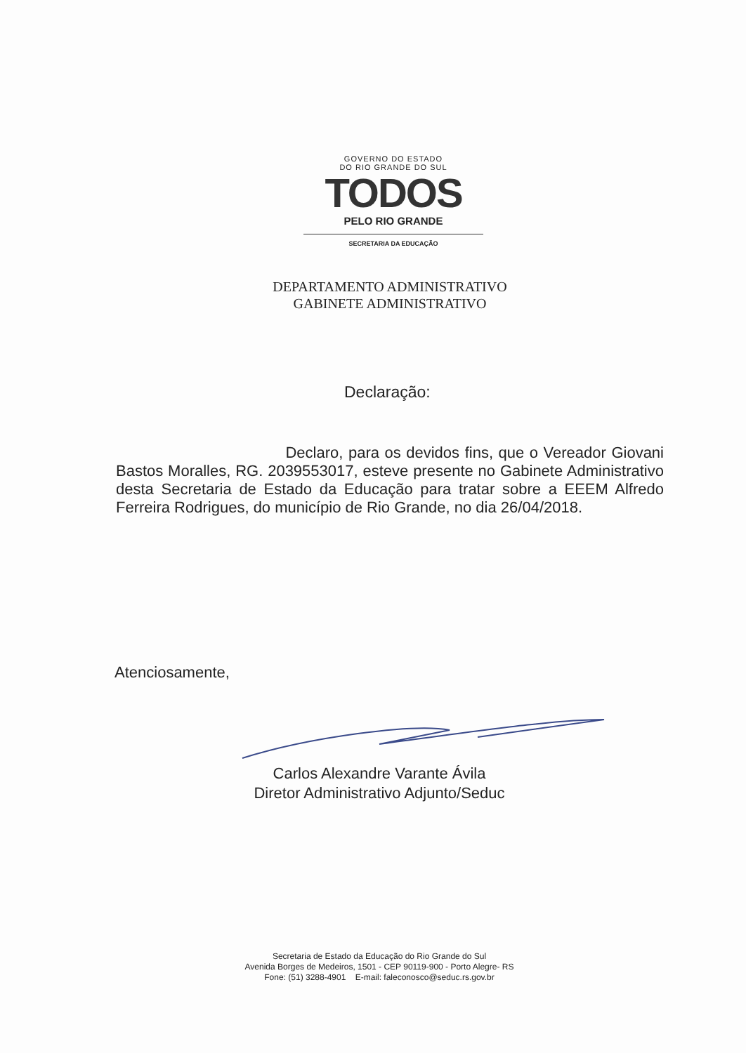GOVERNO DO ESTADO
DO RIO GRANDE DO SUL
TODOS
PELO RIO GRANDE
SECRETARIA DA EDUCAÇÃO
DEPARTAMENTO ADMINISTRATIVO
GABINETE ADMINISTRATIVO
Declaração:
Declaro, para os devidos fins, que o Vereador Giovani Bastos Moralles, RG. 2039553017, esteve presente no Gabinete Administrativo desta Secretaria de Estado da Educação para tratar sobre a EEEM Alfredo Ferreira Rodrigues, do município de Rio Grande, no dia 26/04/2018.
Atenciosamente,
Carlos Alexandre Varante Ávila
Diretor Administrativo Adjunto/Seduc
Secretaria de Estado da Educação do Rio Grande do Sul
Avenida Borges de Medeiros, 1501 - CEP 90119-900 - Porto Alegre- RS
Fone: (51) 3288-4901 E-mail: faleconosco@seduc.rs.gov.br